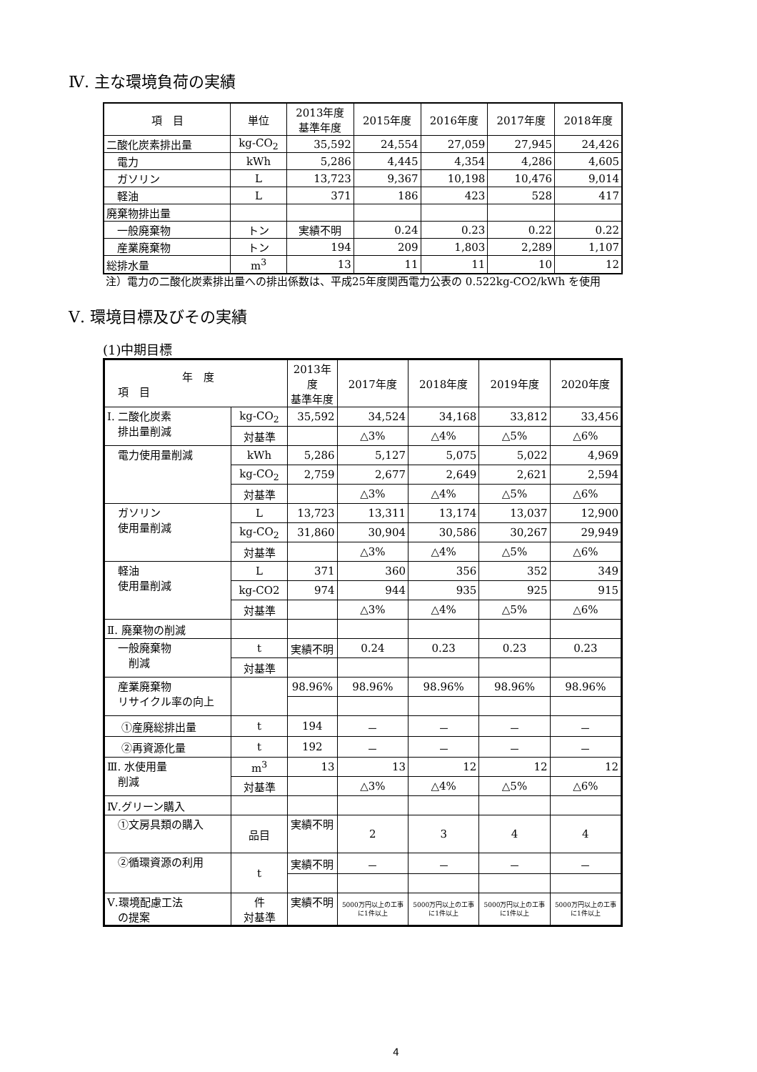Ⅳ. 主な環境負荷の実績
| 項 目 | 単位 | 2013年度 基準年度 | 2015年度 | 2016年度 | 2017年度 | 2018年度 |
| --- | --- | --- | --- | --- | --- | --- |
| 二酸化炭素排出量 | kg-CO<sub>2</sub> | 35,592 | 24,554 | 27,059 | 27,945 | 24,426 |
| 電力 | kWh | 5,286 | 4,445 | 4,354 | 4,286 | 4,605 |
| ガソリン | L | 13,723 | 9,367 | 10,198 | 10,476 | 9,014 |
| 軽油 | L | 371 | 186 | 423 | 528 | 417 |
| 廃棄物排出量 | | | | | | |
| 一般廃棄物 | トン | 実績不明 | 0.24 | 0.23 | 0.22 | 0.22 |
| 産業廃棄物 | トン | 194 | 209 | 1,803 | 2,289 | 1,107 |
| 総排水量 | m<sup>3</sup> | 13 | 11 | 11 | 10 | 12 |
注）電力の二酸化炭素排出量への排出係数は、平成25年度関西電力公表の 0.522kg-CO2/kWh を使用
Ⅴ. 環境目標及びその実績
(1)中期目標
| 年 度 項 目 | | 2013年度 基準年度 | 2017年度 | 2018年度 | 2019年度 | 2020年度 |
| Ⅰ. 二酸化炭素 排出量削減 | kg-CO<sub>2</sub> | 35,592 | 34,524 | 34,168 | 33,812 | 33,456 |
| | 対基準 | | △3% | △4% | △5% | △6% |
| 電力使用量削減 | kWh | 5,286 | 5,127 | 5,075 | 5,022 | 4,969 |
| | kg-CO<sub>2</sub> | 2,759 | 2,677 | 2,649 | 2,621 | 2,594 |
| | 対基準 | | △3% | △4% | △5% | △6% |
| ガソリン 使用量削減 | L | 13,723 | 13,311 | 13,174 | 13,037 | 12,900 |
| | kg-CO<sub>2</sub> | 31,860 | 30,904 | 30,586 | 30,267 | 29,949 |
| | 対基準 | | △3% | △4% | △5% | △6% |
| 軽油 使用量削減 | L | 371 | 360 | 356 | 352 | 349 |
| | kg-CO2 | 974 | 944 | 935 | 925 | 915 |
| | 対基準 | | △3% | △4% | △5% | △6% |
| Ⅱ. 廃棄物の削減 | | | | | | |
| 一般廃棄物 削減 | t | 実績不明 | 0.24 | 0.23 | 0.23 | 0.23 |
| | 対基準 | | | | | |
| 産業廃棄物 リサイクル率の向上 | | 98.96% | 98.96% | 98.96% | 98.96% | 98.96% |
| ①産廃総排出量 | t | 194 | － | － | － | － |
| ②再資源化量 | t | 192 | － | － | － | － |
| Ⅲ. 水使用量 削減 | m<sup>3</sup> | 13 | 13 | 12 | 12 | 12 |
| | 対基準 | | △3% | △4% | △5% | △6% |
| Ⅳ.グリーン購入 | | | | | | |
| ①文房具類の購入 | 品目 | 実績不明 | 2 | 3 | 4 | 4 |
| ②循環資源の利用 | t | 実績不明 | － | － | － | － |
| Ⅴ.環境配慮工法 の提案 | 件 対基準 | 実績不明 | 5000万円以上の工事に1件以上 | 5000万円以上の工事に1件以上 | 5000万円以上の工事に1件以上 | 5000万円以上の工事に1件以上 |
4